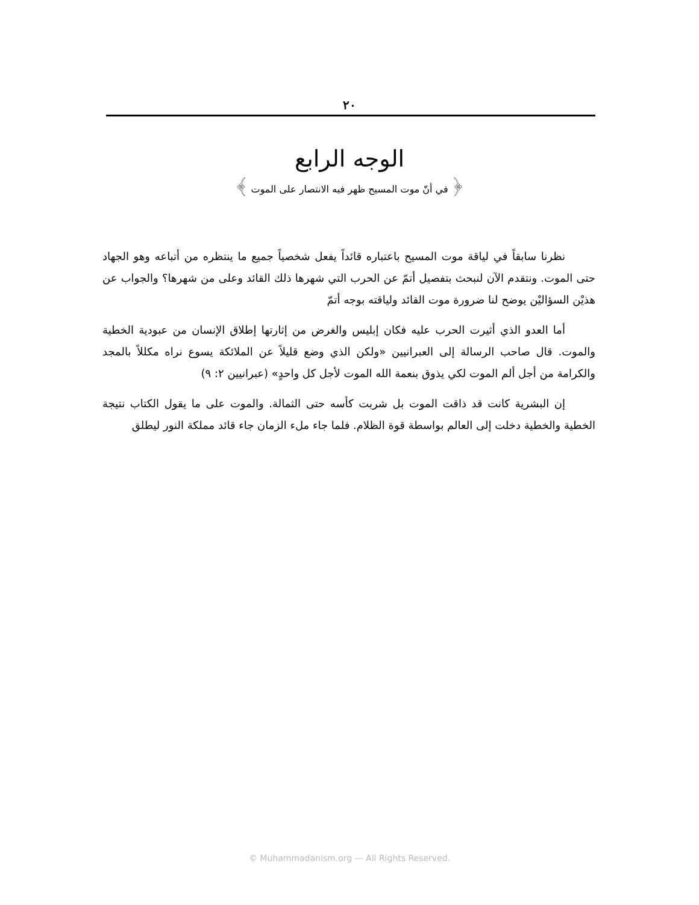٢٠
الوجه الرابع
﴿ في أنّ موت المسيح ظهر فيه الانتصار على الموت ﴾
نظرنا سابقاً في لياقة موت المسيح باعتباره قائداً يفعل شخصياً جميع ما ينتظره من أتباعه وهو الجهاد حتى الموت. ونتقدم الآن لنبحث بتفصيل أتمّ عن الحرب التي شهرها ذلك القائد وعلى من شهرها؟ والجواب عن هذيْن السؤاليْن يوضح لنا ضرورة موت القائد ولياقته بوجه أتمّ
أما العدو الذي أثيرت الحرب عليه فكان إبليس والغرض من إثارتها إطلاق الإنسان من عبودية الخطية والموت. قال صاحب الرسالة إلى العبرانيين «ولكن الذي وضع قليلاً عن الملائكة يسوع نراه مكللاً بالمجد والكرامة من أجل ألم الموت لكي يذوق بنعمة الله الموت لأجل كل واحدٍ» (عبرانيين ٢: ٩)
إن البشرية كانت قد ذاقت الموت بل شربت كأسه حتى الثمالة. والموت على ما يقول الكتاب نتيجة الخطية والخطية دخلت إلى العالم بواسطة قوة الظلام. فلما جاء ملء الزمان جاء قائد مملكة النور ليطلق
© Muhammadanism.org — All Rights Reserved.